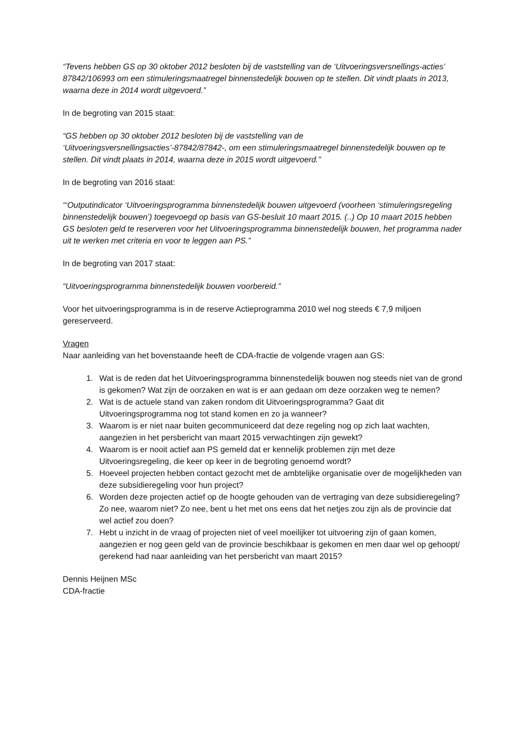“Tevens hebben GS op 30 oktober 2012 besloten bij de vaststelling van de ‘Uitvoeringsversnellings-acties’ 87842/106993 om een stimuleringsmaatregel binnenstedelijk bouwen op te stellen. Dit vindt plaats in 2013, waarna deze in 2014 wordt uitgevoerd.”
In de begroting van 2015 staat:
“GS hebben op 30 oktober 2012 besloten bij de vaststelling van de ‘Uitvoeringsversnellingsacties’-87842/87842-, om een stimuleringsmaatregel binnenstedelijk bouwen op te stellen. Dit vindt plaats in 2014, waarna deze in 2015 wordt uitgevoerd.”
In de begroting van 2016 staat:
“‘Outputindicator ‘Uitvoeringsprogramma binnenstedelijk bouwen uitgevoerd (voorheen ‘stimuleringsregeling binnenstedelijk bouwen’) toegevoegd op basis van GS-besluit 10 maart 2015. (..) Op 10 maart 2015 hebben GS besloten geld te reserveren voor het Uitvoeringsprogramma binnenstedelijk bouwen, het programma nader uit te werken met criteria en voor te leggen aan PS.”
In de begroting van 2017 staat:
“Uitvoeringsprogramma binnenstedelijk bouwen voorbereid.”
Voor het uitvoeringsprogramma is in de reserve Actieprogramma 2010 wel nog steeds € 7,9 miljoen gereserveerd.
Vragen
Naar aanleiding van het bovenstaande heeft de CDA-fractie de volgende vragen aan GS:
1. Wat is de reden dat het Uitvoeringsprogramma binnenstedelijk bouwen nog steeds niet van de grond is gekomen? Wat zijn de oorzaken en wat is er aan gedaan om deze oorzaken weg te nemen?
2. Wat is de actuele stand van zaken rondom dit Uitvoeringsprogramma? Gaat dit Uitvoeringsprogramma nog tot stand komen en zo ja wanneer?
3. Waarom is er niet naar buiten gecommuniceerd dat deze regeling nog op zich laat wachten, aangezien in het persbericht van maart 2015 verwachtingen zijn gewekt?
4. Waarom is er nooit actief aan PS gemeld dat er kennelijk problemen zijn met deze Uitvoeringsregeling, die keer op keer in de begroting genoemd wordt?
5. Hoeveel projecten hebben contact gezocht met de ambtelijke organisatie over de mogelijkheden van deze subsidieregeling voor hun project?
6. Worden deze projecten actief op de hoogte gehouden van de vertraging van deze subsidieregeling? Zo nee, waarom niet? Zo nee, bent u het met ons eens dat het netjes zou zijn als de provincie dat wel actief zou doen?
7. Hebt u inzicht in de vraag of projecten niet of veel moeilijker tot uitvoering zijn of gaan komen, aangezien er nog geen geld van de provincie beschikbaar is gekomen en men daar wel op gehoopt/ gerekend had naar aanleiding van het persbericht van maart 2015?
Dennis Heijnen MSc
CDA-fractie